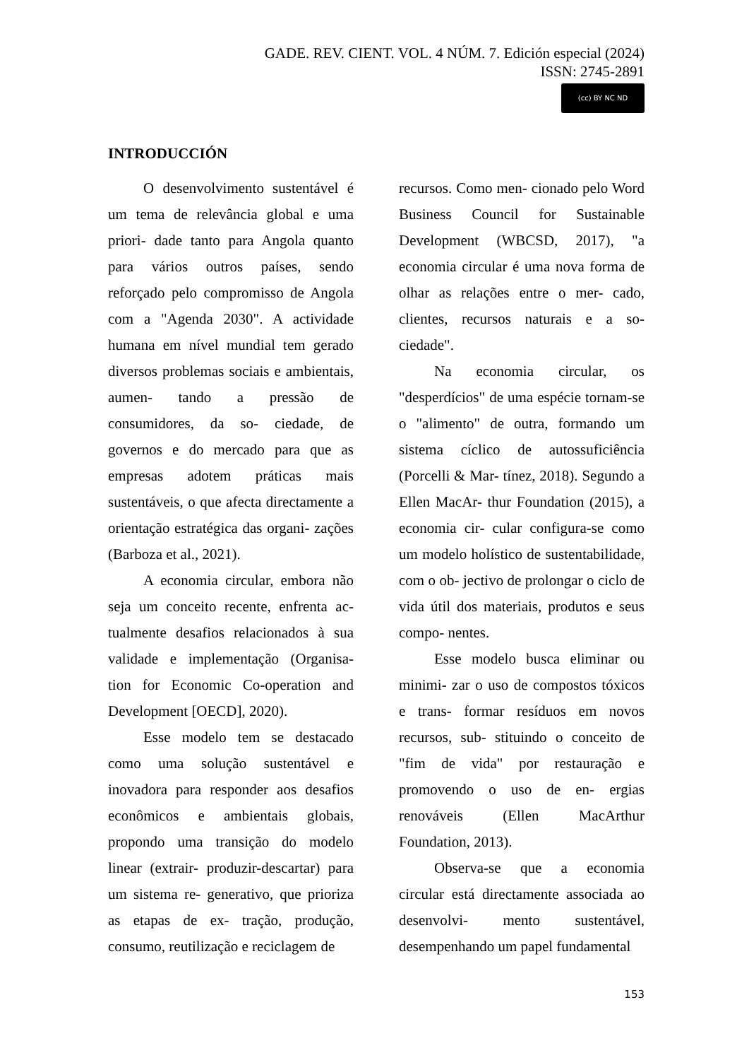GADE. REV. CIENT. VOL. 4 NÚM. 7. Edición especial (2024)
ISSN: 2745-2891
(cc) BY NC ND
INTRODUCCIÓN
O desenvolvimento sustentável é um tema de relevância global e uma priori- dade tanto para Angola quanto para vários outros países, sendo reforçado pelo compromisso de Angola com a "Agenda 2030". A actividade humana em nível mundial tem gerado diversos problemas sociais e ambientais, aumen- tando a pressão de consumidores, da so- ciedade, de governos e do mercado para que as empresas adotem práticas mais sustentáveis, o que afecta directamente a orientação estratégica das organi- zações (Barboza et al., 2021).
A economia circular, embora não seja um conceito recente, enfrenta ac- tualmente desafios relacionados à sua validade e implementação (Organisa- tion for Economic Co-operation and Development [OECD], 2020).
Esse modelo tem se destacado como uma solução sustentável e inovadora para responder aos desafios econômicos e ambientais globais, propondo uma transição do modelo linear (extrair- produzir-descartar) para um sistema re- generativo, que prioriza as etapas de ex- tração, produção, consumo, reutilização e reciclagem de
recursos. Como men- cionado pelo Word Business Council for Sustainable Development (WBCSD, 2017), "a economia circular é uma nova forma de olhar as relações entre o mer- cado, clientes, recursos naturais e a so- ciedade".
Na economia circular, os "desperdícios" de uma espécie tornam-se o "alimento" de outra, formando um sistema cíclico de autossuficiência (Porcelli & Mar- tínez, 2018). Segundo a Ellen MacAr- thur Foundation (2015), a economia cir- cular configura-se como um modelo holístico de sustentabilidade, com o ob- jectivo de prolongar o ciclo de vida útil dos materiais, produtos e seus compo- nentes.
Esse modelo busca eliminar ou minimi- zar o uso de compostos tóxicos e trans- formar resíduos em novos recursos, sub- stituindo o conceito de "fim de vida" por restauração e promovendo o uso de en- ergias renováveis (Ellen MacArthur Foundation, 2013).
Observa-se que a economia circular está directamente associada ao desenvolvi- mento sustentável, desempenhando um papel fundamental
153